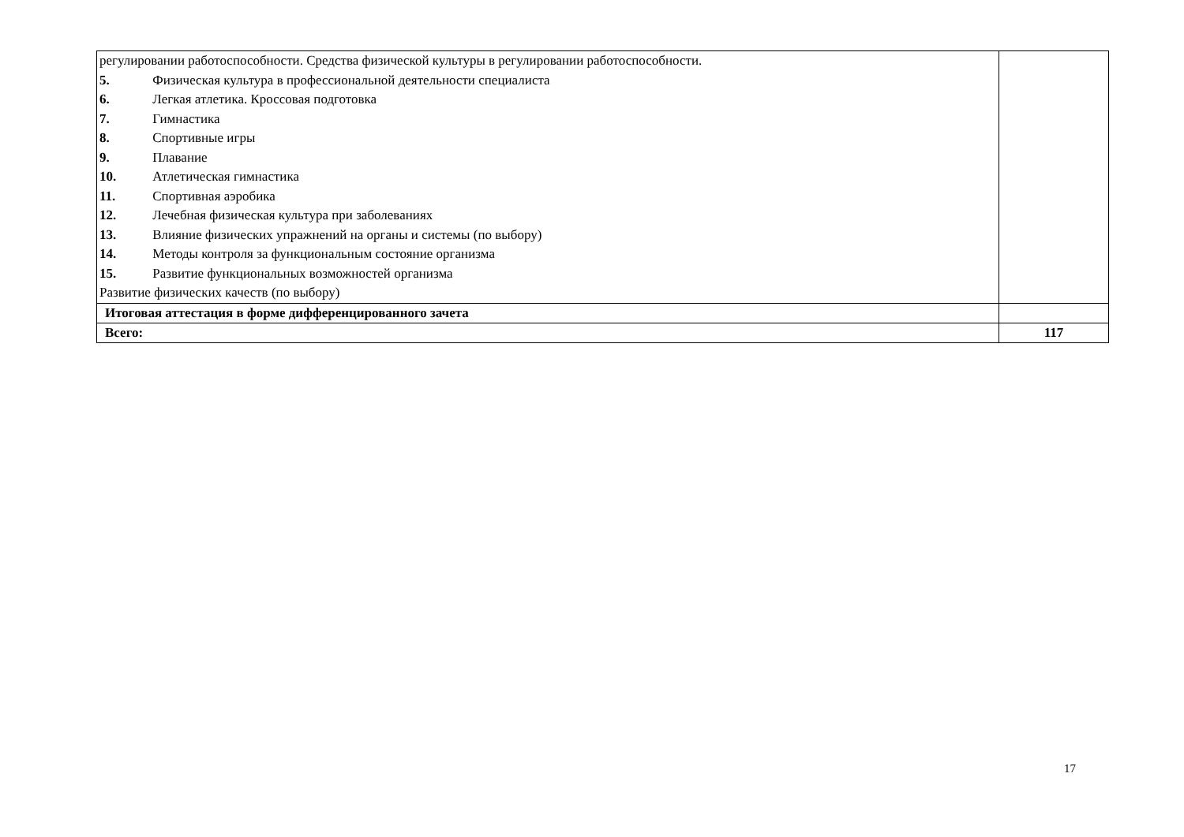| регулировании работоспособности. Средства физической культуры в регулировании работоспособности. 5. Физическая культура в профессиональной деятельности специалиста 6. Легкая атлетика. Кроссовая подготовка 7. Гимнастика 8. Спортивные игры 9. Плавание 10. Атлетическая гимнастика 11. Спортивная аэробика 12. Лечебная физическая культура при заболеваниях 13. Влияние физических упражнений на органы и системы (по выбору) 14. Методы контроля за функциональным состояние организма 15. Развитие функциональных возможностей организма Развитие физических качеств (по выбору) | |
| Итоговая аттестация в форме дифференцированного зачета | |
| Всего: | 117 |
17